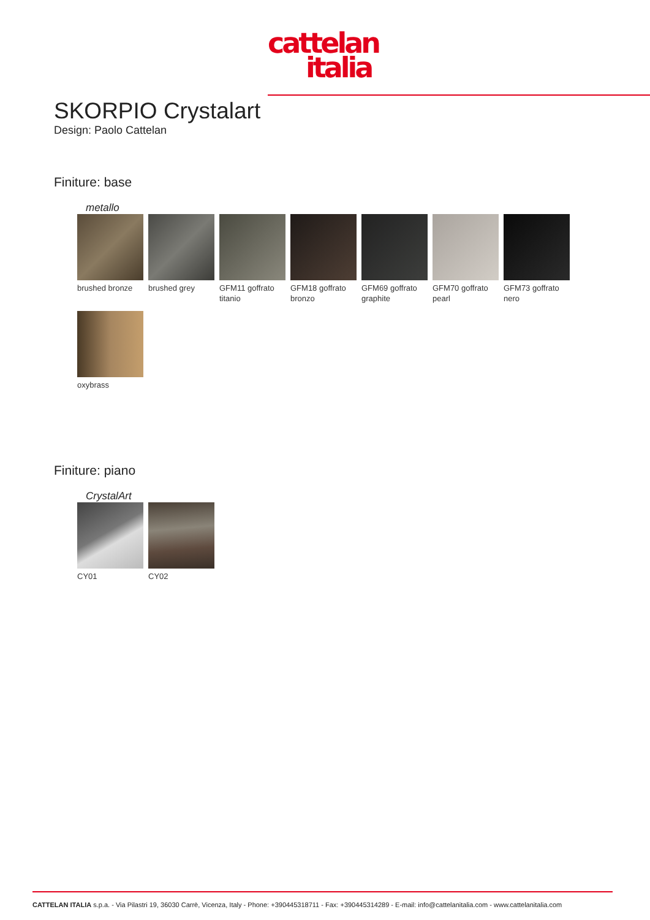cattelan
italia
SKORPIO Crystalart
Design: Paolo Cattelan
Finiture: base
metallo
brushed bronze
brushed grey
GFM11 goffrato titanio
GFM18 goffrato bronzo
GFM69 goffrato graphite
GFM70 goffrato pearl
GFM73 goffrato nero
oxybrass
Finiture: piano
CrystalArt
CY01
CY02
CATTELAN ITALIA s.p.a. - Via Pilastri 19, 36030 Carrè, Vicenza, Italy - Phone: +390445318711 - Fax: +390445314289 - E-mail: info@cattelanitalia.com - www.cattelanitalia.com